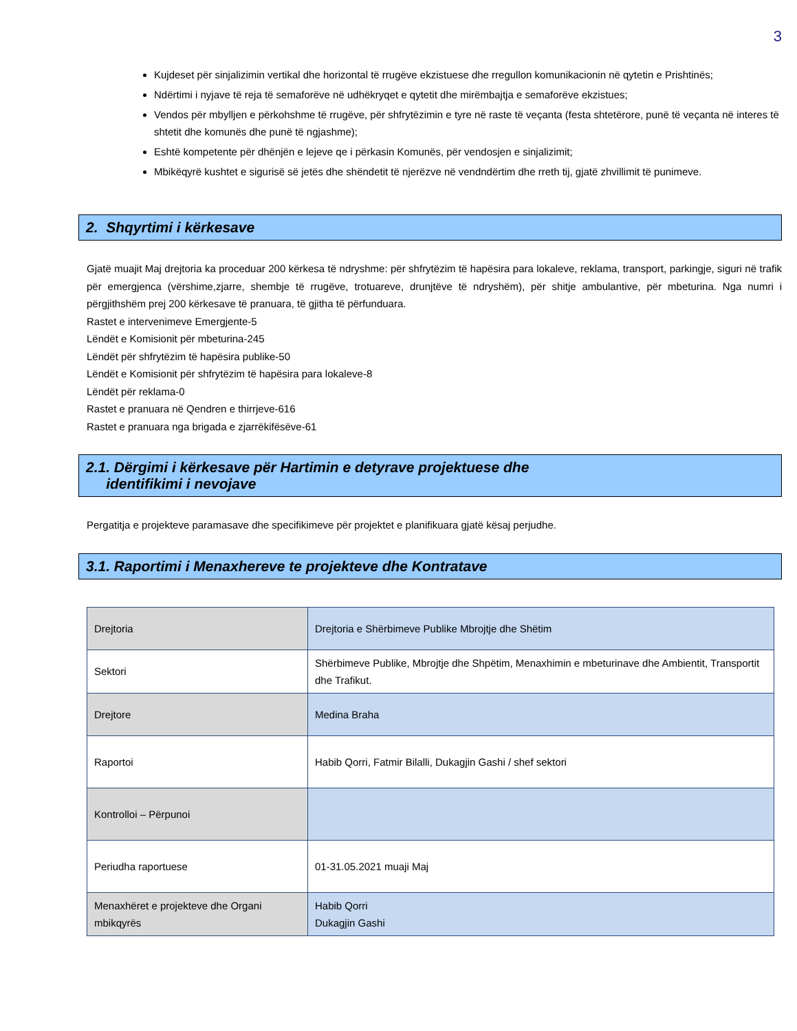3
Kujdeset për sinjalizimin vertikal dhe horizontal të rrugëve ekzistuese dhe rregullon komunikacionin në qytetin e Prishtinës;
Ndërtimi i nyjave të reja të semaforëve në udhëkryqet e qytetit dhe mirëmbajtja e semaforëve ekzistues;
Vendos për mbylljen e përkohshme të rrugëve, për shfrytëzimin e tyre në raste të veçanta (festa shtetërore, punë të veçanta në interes të shtetit dhe komunës dhe punë të ngjashme);
Eshtë kompetente për dhënjën e lejeve qe i përkasin Komunës, për vendosjen e sinjalizimit;
Mbikëqyrë kushtet e sigurisë së jetës dhe shëndetit të njerëzve në vendndërtim dhe rreth tij, gjatë zhvillimit të punimeve.
2. Shqyrtimi i kërkesave
Gjatë muajit Maj drejtoria ka proceduar 200 kërkesa të ndryshme: për shfrytëzim të hapësira para lokaleve, reklama, transport, parkingje, siguri në trafik për emergjenca (vërshime,zjarre, shembje të rrugëve, trotuareve, drunjtëve të ndryshëm), për shitje ambulantive, për mbeturina. Nga numri i përgjithshëm prej 200 kërkesave të pranuara, të gjitha të përfunduara.
Rastet e intervenimeve Emergjente-5
Lëndët e Komisionit për mbeturina-245
Lëndët për shfrytëzim të hapësira publike-50
Lëndët e Komisionit për shfrytëzim të hapësira para lokaleve-8
Lëndët për reklama-0
Rastet e pranuara në Qendren e thirrjeve-616
Rastet e pranuara nga brigada e zjarrëkifësëve-61
2.1. Dërgimi i kërkesave për Hartimin e detyrave projektuese dhe
identifikimi i nevojave
Pergatitja e projekteve paramasave dhe specifikimeve për projektet e planifikuara gjatë kësaj perjudhe.
3.1. Raportimi i Menaxhereve te projekteve dhe Kontratave
| Drejtoria | Drejtoria e Shërbimeve Publike Mbrojtje dhe Shëtim |
| Sektori | Shërbimeve Publike, Mbrojtje dhe Shpëtim, Menaxhimin e mbeturinave dhe Ambientit, Transportit dhe Trafikut. |
| Drejtore | Medina Braha |
| Raportoi | Habib Qorri, Fatmir Bilalli, Dukagjin Gashi / shef sektori |
| Kontrolloi – Përpunoi | |
| Periudha raportuese | 01-31.05.2021 muaji Maj |
| Menaxhëret e projekteve dhe Organi mbikqyrës | Habib Qorri Dukagjin Gashi |